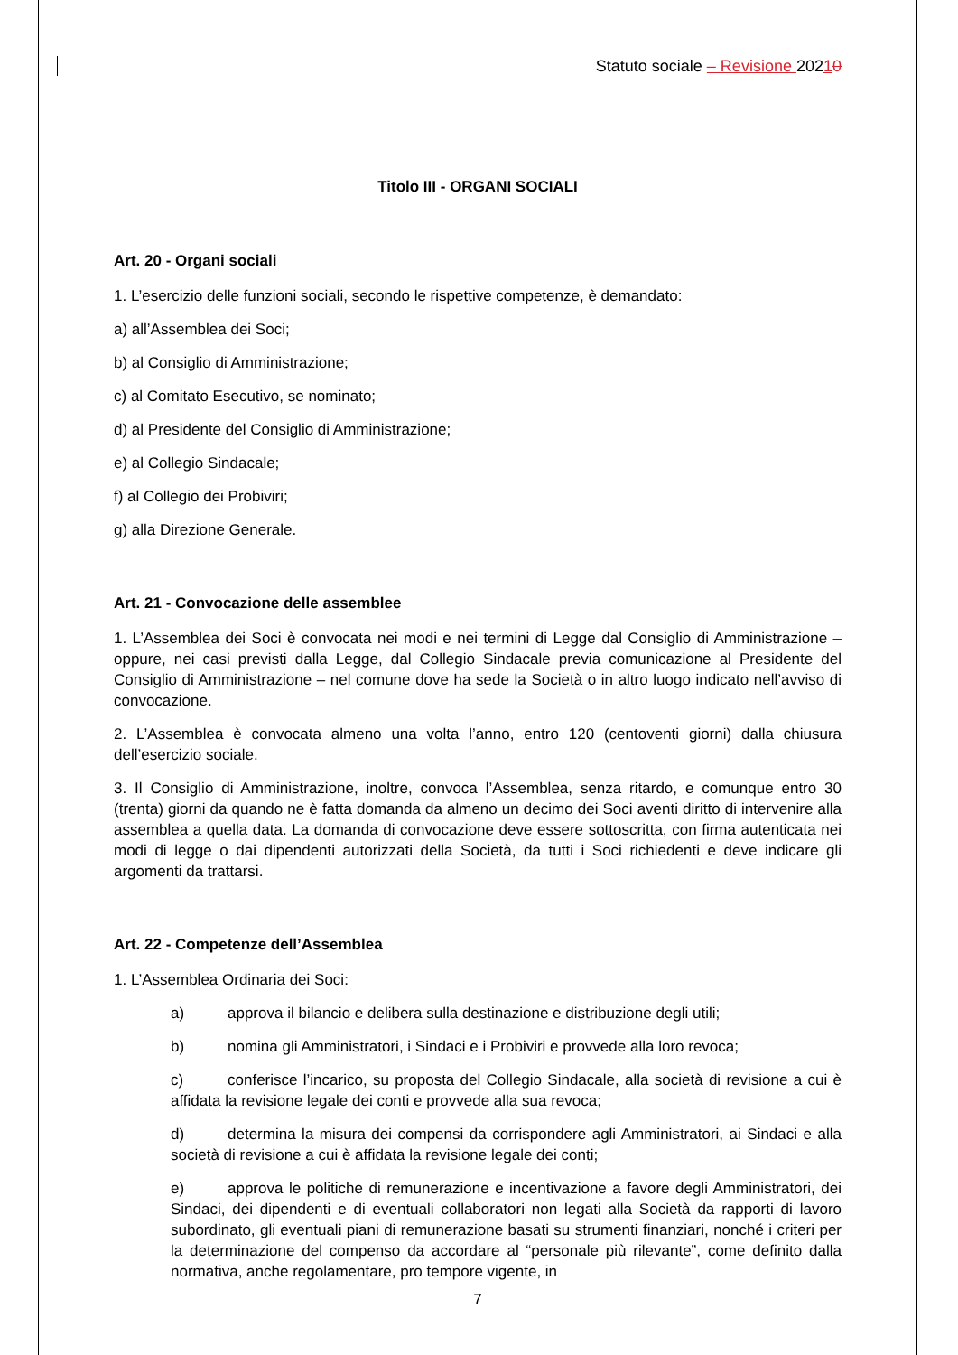Statuto sociale – Revisione 20210
Titolo III - ORGANI SOCIALI
Art. 20 - Organi sociali
1. L’esercizio delle funzioni sociali, secondo le rispettive competenze, è demandato:
a) all’Assemblea dei Soci;
b) al Consiglio di Amministrazione;
c) al Comitato Esecutivo, se nominato;
d) al Presidente del Consiglio di Amministrazione;
e) al Collegio Sindacale;
f) al Collegio dei Probiviri;
g) alla Direzione Generale.
Art. 21 - Convocazione delle assemblee
1. L’Assemblea dei Soci è convocata nei modi e nei termini di Legge dal Consiglio di Amministrazione – oppure, nei casi previsti dalla Legge, dal Collegio Sindacale previa comunicazione al Presidente del Consiglio di Amministrazione – nel comune dove ha sede la Società o in altro luogo indicato nell’avviso di convocazione.
2. L’Assemblea è convocata almeno una volta l’anno, entro 120 (centoventi giorni) dalla chiusura dell’esercizio sociale.
3. Il Consiglio di Amministrazione, inoltre, convoca l’Assemblea, senza ritardo, e comunque entro 30 (trenta) giorni da quando ne è fatta domanda da almeno un decimo dei Soci aventi diritto di intervenire alla assemblea a quella data. La domanda di convocazione deve essere sottoscritta, con firma autenticata nei modi di legge o dai dipendenti autorizzati della Società, da tutti i Soci richiedenti e deve indicare gli argomenti da trattarsi.
Art. 22 - Competenze dell’Assemblea
1. L’Assemblea Ordinaria dei Soci:
a) approva il bilancio e delibera sulla destinazione e distribuzione degli utili;
b) nomina gli Amministratori, i Sindaci e i Probiviri e provvede alla loro revoca;
c) conferisce l’incarico, su proposta del Collegio Sindacale, alla società di revisione a cui è affidata la revisione legale dei conti e provvede alla sua revoca;
d) determina la misura dei compensi da corrispondere agli Amministratori, ai Sindaci e alla società di revisione a cui è affidata la revisione legale dei conti;
e) approva le politiche di remunerazione e incentivazione a favore degli Amministratori, dei Sindaci, dei dipendenti e di eventuali collaboratori non legati alla Società da rapporti di lavoro subordinato, gli eventuali piani di remunerazione basati su strumenti finanziari, nonché i criteri per la determinazione del compenso da accordare al “personale più rilevante”, come definito dalla normativa, anche regolamentare, pro tempore vigente, in
7